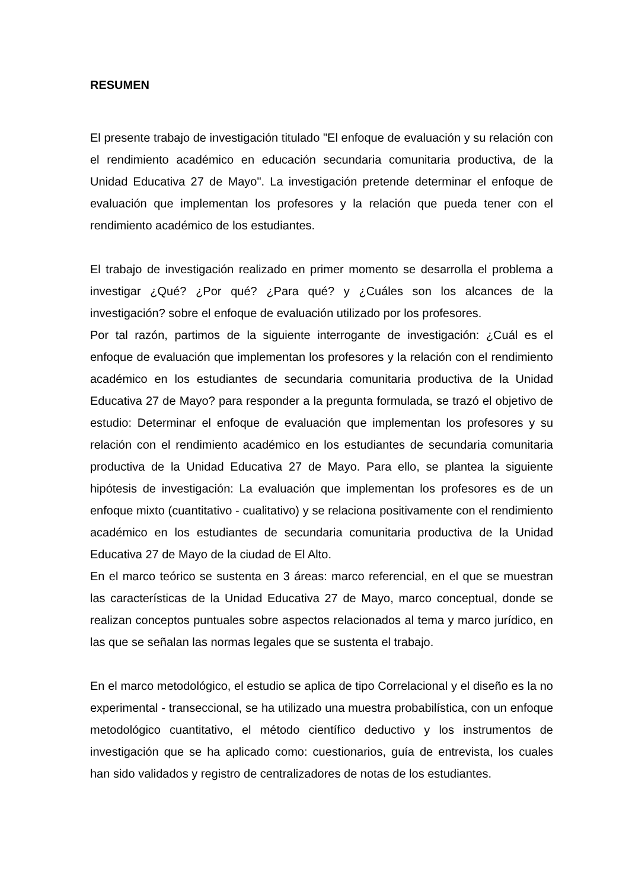RESUMEN
El presente trabajo de investigación titulado "El enfoque de evaluación y su relación con el rendimiento académico en educación secundaria comunitaria productiva, de la Unidad Educativa 27 de Mayo". La investigación pretende determinar el enfoque de evaluación que implementan los profesores y la relación que pueda tener con el rendimiento académico de los estudiantes.
El trabajo de investigación realizado en primer momento se desarrolla el problema a investigar ¿Qué? ¿Por qué? ¿Para qué? y ¿Cuáles son los alcances de la investigación? sobre el enfoque de evaluación utilizado por los profesores.
Por tal razón, partimos de la siguiente interrogante de investigación: ¿Cuál es el enfoque de evaluación que implementan los profesores y la relación con el rendimiento académico en los estudiantes de secundaria comunitaria productiva de la Unidad Educativa 27 de Mayo? para responder a la pregunta formulada, se trazó el objetivo de estudio: Determinar el enfoque de evaluación que implementan los profesores y su relación con el rendimiento académico en los estudiantes de secundaria comunitaria productiva de la Unidad Educativa 27 de Mayo. Para ello, se plantea la siguiente hipótesis de investigación: La evaluación que implementan los profesores es de un enfoque mixto (cuantitativo - cualitativo) y se relaciona positivamente con el rendimiento académico en los estudiantes de secundaria comunitaria productiva de la Unidad Educativa 27 de Mayo de la ciudad de El Alto.
En el marco teórico se sustenta en 3 áreas: marco referencial, en el que se muestran las características de la Unidad Educativa 27 de Mayo, marco conceptual, donde se realizan conceptos puntuales sobre aspectos relacionados al tema y marco jurídico, en las que se señalan las normas legales que se sustenta el trabajo.
En el marco metodológico, el estudio se aplica de tipo Correlacional y el diseño es la no experimental - transeccional, se ha utilizado una muestra probabilística, con un enfoque metodológico cuantitativo, el método científico deductivo y los instrumentos de investigación que se ha aplicado como: cuestionarios, guía de entrevista, los cuales han sido validados y registro de centralizadores de notas de los estudiantes.